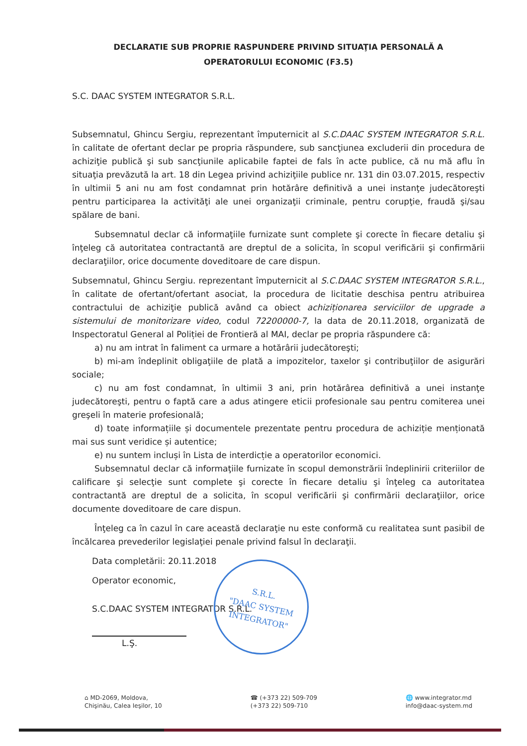DECLARATIE SUB PROPRIE RASPUNDERE PRIVIND SITUAŢIA PERSONALĂ A OPERATORULUI ECONOMIC (F3.5)
S.C. DAAC SYSTEM INTEGRATOR S.R.L.
Subsemnatul, Ghincu Sergiu, reprezentant împuternicit al S.C.DAAC SYSTEM INTEGRATOR S.R.L. în calitate de ofertant declar pe propria răspundere, sub sancţiunea excluderii din procedura de achiziţie publică şi sub sancţiunile aplicabile faptei de fals în acte publice, că nu mă aflu în situaţia prevăzută la art. 18 din Legea privind achiziţiile publice nr. 131 din 03.07.2015, respectiv în ultimii 5 ani nu am fost condamnat prin hotărâre definitivă a unei instanţe judecătoreşti pentru participarea la activităţi ale unei organizaţii criminale, pentru corupţie, fraudă şi/sau spălare de bani.
Subsemnatul declar că informaţiile furnizate sunt complete şi corecte în fiecare detaliu şi înţeleg că autoritatea contractantă are dreptul de a solicita, în scopul verificării şi confirmării declaraţiilor, orice documente doveditoare de care dispun.
Subsemnatul, Ghincu Sergiu. reprezentant împuternicit al S.C.DAAC SYSTEM INTEGRATOR S.R.L., în calitate de ofertant/ofertant asociat, la procedura de licitatie deschisa pentru atribuirea contractului de achiziţie publică având ca obiect achiziționarea serviciilor de upgrade a sistemului de monitorizare video, codul 72200000-7, la data de 20.11.2018, organizată de Inspectoratul General al Poliției de Frontieră al MAI, declar pe propria răspundere că:
a) nu am intrat în faliment ca urmare a hotărârii judecătoreşti;
b) mi-am îndeplinit obligaţiile de plată a impozitelor, taxelor şi contribuţiilor de asigurări sociale;
c) nu am fost condamnat, în ultimii 3 ani, prin hotărârea definitivă a unei instanţe judecătoreşti, pentru o faptă care a adus atingere eticii profesionale sau pentru comiterea unei greşeli în materie profesională;
d) toate informațiile și documentele prezentate pentru procedura de achiziție menționată mai sus sunt veridice și autentice;
e) nu suntem incluși în Lista de interdicție a operatorilor economici.
Subsemnatul declar că informaţiile furnizate în scopul demonstrării îndeplinirii criteriilor de calificare şi selecţie sunt complete şi corecte în fiecare detaliu şi înţeleg ca autoritatea contractantă are dreptul de a solicita, în scopul verificării şi confirmării declaraţiilor, orice documente doveditoare de care dispun.
Înţeleg ca în cazul în care această declaraţie nu este conformă cu realitatea sunt pasibil de încălcarea prevederilor legislaţiei penale privind falsul în declaraţii.
Data completării: 20.11.2018
Operator economic,
S.C.DAAC SYSTEM INTEGRATOR S.R.L.
L.Ş.
S.R.L.
"DAAC SYSTEM
INTEGRATOR"
⌂ MD-2069, Moldova,
Chişinău, Calea Ieşilor, 10
☎ (+373 22) 509-709
(+373 22) 509-710
🌐 www.integrator.md
info@daac-system.md